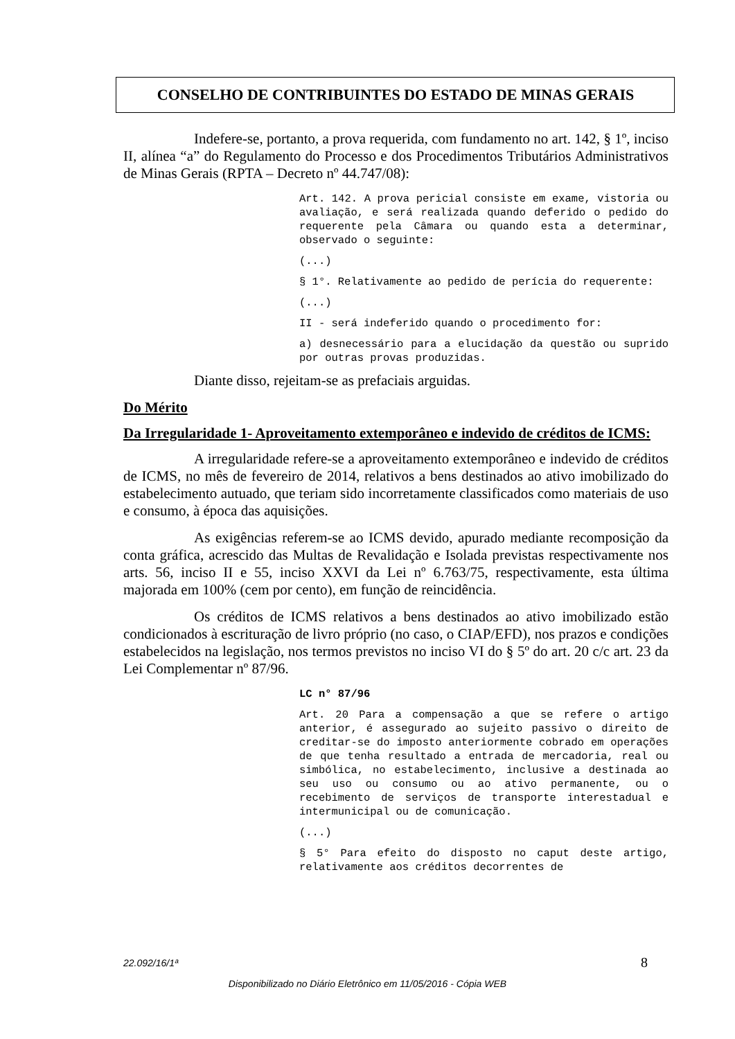CONSELHO DE CONTRIBUINTES DO ESTADO DE MINAS GERAIS
Indefere-se, portanto, a prova requerida, com fundamento no art. 142, § 1º, inciso II, alínea “a” do Regulamento do Processo e dos Procedimentos Tributários Administrativos de Minas Gerais (RPTA – Decreto nº 44.747/08):
Art. 142. A prova pericial consiste em exame, vistoria ou avaliação, e será realizada quando deferido o pedido do requerente pela Câmara ou quando esta a determinar, observado o seguinte:
(...)
§ 1°. Relativamente ao pedido de perícia do requerente:
(...)
II - será indeferido quando o procedimento for:
a) desnecessário para a elucidação da questão ou suprido por outras provas produzidas.
Diante disso, rejeitam-se as prefaciais arguidas.
Do Mérito
Da Irregularidade 1- Aproveitamento extemporâneo e indevido de créditos de ICMS:
A irregularidade refere-se a aproveitamento extemporâneo e indevido de créditos de ICMS, no mês de fevereiro de 2014, relativos a bens destinados ao ativo imobilizado do estabelecimento autuado, que teriam sido incorretamente classificados como materiais de uso e consumo, à época das aquisições.
As exigências referem-se ao ICMS devido, apurado mediante recomposição da conta gráfica, acrescido das Multas de Revalidação e Isolada previstas respectivamente nos arts. 56, inciso II e 55, inciso XXVI da Lei nº 6.763/75, respectivamente, esta última majorada em 100% (cem por cento), em função de reincidência.
Os créditos de ICMS relativos a bens destinados ao ativo imobilizado estão condicionados à escrituração de livro próprio (no caso, o CIAP/EFD), nos prazos e condições estabelecidos na legislação, nos termos previstos no inciso VI do § 5º do art. 20 c/c art. 23 da Lei Complementar nº 87/96.
LC n° 87/96
Art. 20 Para a compensação a que se refere o artigo anterior, é assegurado ao sujeito passivo o direito de creditar-se do imposto anteriormente cobrado em operações de que tenha resultado a entrada de mercadoria, real ou simbólica, no estabelecimento, inclusive a destinada ao seu uso ou consumo ou ao ativo permanente, ou o recebimento de serviços de transporte interestadual e intermunicipal ou de comunicação.
(...)
§ 5° Para efeito do disposto no caput deste artigo, relativamente aos créditos decorrentes de
22.092/16/1ª 8
Disponibilizado no Diário Eletrônico em 11/05/2016 - Cópia WEB